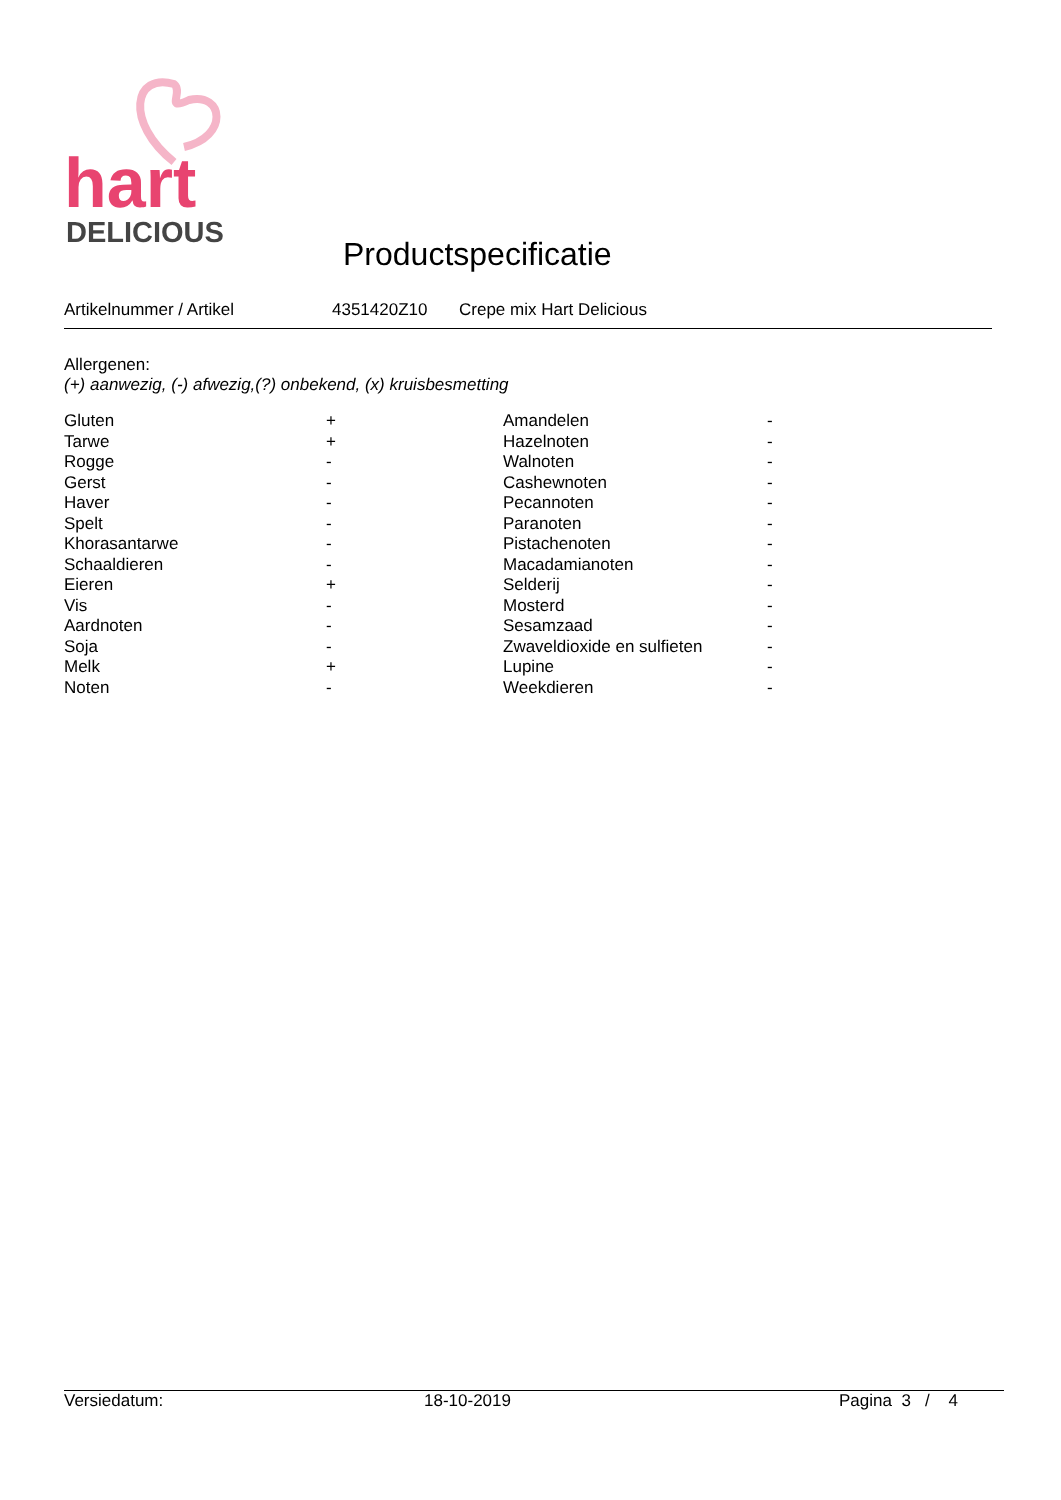hart
DELICIOUS
Productspecificatie
Artikelnummer / Artikel 4351420Z10 Crepe mix Hart Delicious
Allergenen:
(+) aanwezig, (-) afwezig,(?) onbekend, (x) kruisbesmetting
| Gluten | + | Amandelen | - |
| Tarwe | + | Hazelnoten | - |
| Rogge | - | Walnoten | - |
| Gerst | - | Cashewnoten | - |
| Haver | - | Pecannoten | - |
| Spelt | - | Paranoten | - |
| Khorasantarwe | - | Pistachenoten | - |
| Schaaldieren | - | Macadamianoten | - |
| Eieren | + | Selderij | - |
| Vis | - | Mosterd | - |
| Aardnoten | - | Sesamzaad | - |
| Soja | - | Zwaveldioxide en sulfieten | - |
| Melk | + | Lupine | - |
| Noten | - | Weekdieren | - |
Versiedatum: 18-10-2019 Pagina 3 / 4